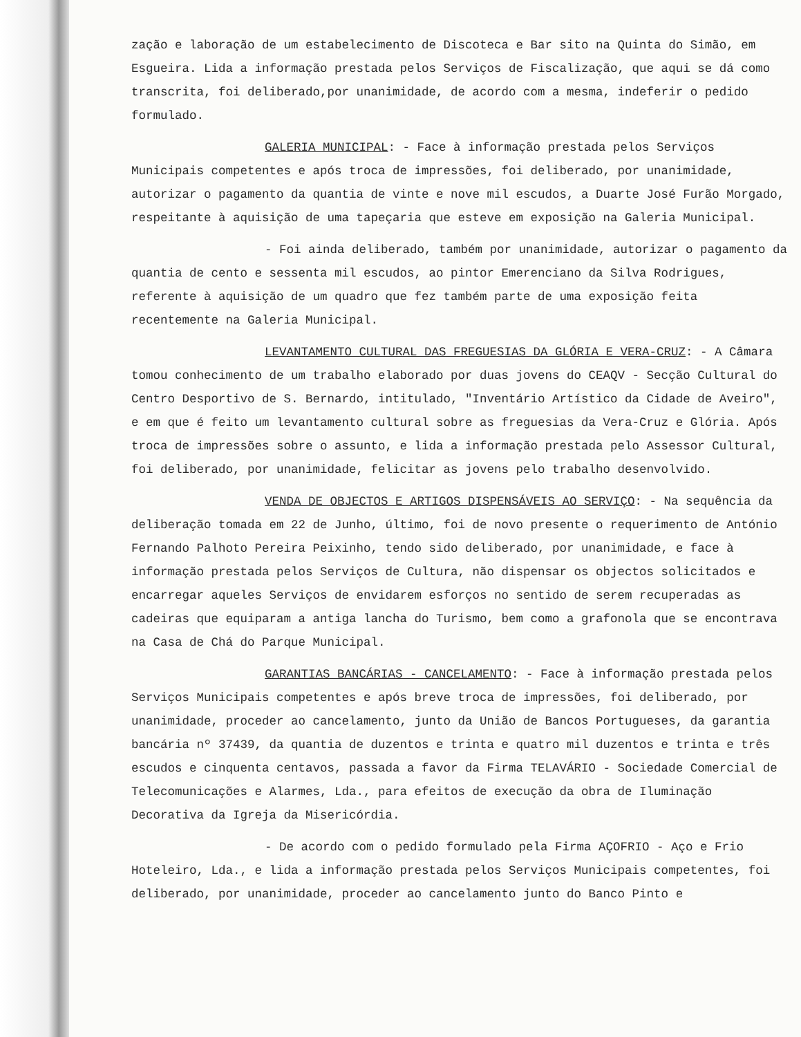zação e laboração de um estabelecimento de Discoteca e Bar sito na Quinta do Simão, em Esgueira. Lida a informação prestada pelos Serviços de Fiscalização, que aqui se dá como transcrita, foi deliberado,por unanimidade, de acordo com a mesma, indeferir o pedido formulado.
GALERIA MUNICIPAL: - Face à informação prestada pelos Serviços Municipais competentes e após troca de impressões, foi deliberado, por unanimidade, autorizar o pagamento da quantia de vinte e nove mil escudos, a Duarte José Furão Morgado, respeitante à aquisição de uma tapeçaria que esteve em exposição na Galeria Municipal.
- Foi ainda deliberado, também por unanimidade, autorizar o pagamento da quantia de cento e sessenta mil escudos, ao pintor Emerenciano da Silva Rodrigues, referente à aquisição de um quadro que fez também parte de uma exposição feita recentemente na Galeria Municipal.
LEVANTAMENTO CULTURAL DAS FREGUESIAS DA GLÓRIA E VERA-CRUZ: - A Câmara tomou conhecimento de um trabalho elaborado por duas jovens do CEAQV - Secção Cultural do Centro Desportivo de S. Bernardo, intitulado, "Inventário Artístico da Cidade de Aveiro", e em que é feito um levantamento cultural sobre as freguesias da Vera-Cruz e Glória. Após troca de impressões sobre o assunto, e lida a informação prestada pelo Assessor Cultural, foi deliberado, por unanimidade, felicitar as jovens pelo trabalho desenvolvido.
VENDA DE OBJECTOS E ARTIGOS DISPENSÁVEIS AO SERVIÇO: - Na sequência da deliberação tomada em 22 de Junho, último, foi de novo presente o requerimento de António Fernando Palhoto Pereira Peixinho, tendo sido deliberado, por unanimidade, e face à informação prestada pelos Serviços de Cultura, não dispensar os objectos solicitados e encarregar aqueles Serviços de envidarem esforços no sentido de serem recuperadas as cadeiras que equiparam a antiga lancha do Turismo, bem como a grafonola que se encontrava na Casa de Chá do Parque Municipal.
GARANTIAS BANCÁRIAS - CANCELAMENTO: - Face à informação prestada pelos Serviços Municipais competentes e após breve troca de impressões, foi deliberado, por unanimidade, proceder ao cancelamento, junto da União de Bancos Portugueses, da garantia bancária nº 37439, da quantia de duzentos e trinta e quatro mil duzentos e trinta e três escudos e cinquenta centavos, passada a favor da Firma TELAVÁRIO - Sociedade Comercial de Telecomunicações e Alarmes, Lda., para efeitos de execução da obra de Iluminação Decorativa da Igreja da Misericórdia.
- De acordo com o pedido formulado pela Firma AÇOFRIO - Aço e Frio Hoteleiro, Lda., e lida a informação prestada pelos Serviços Municipais competentes, foi deliberado, por unanimidade, proceder ao cancelamento junto do Banco Pinto e